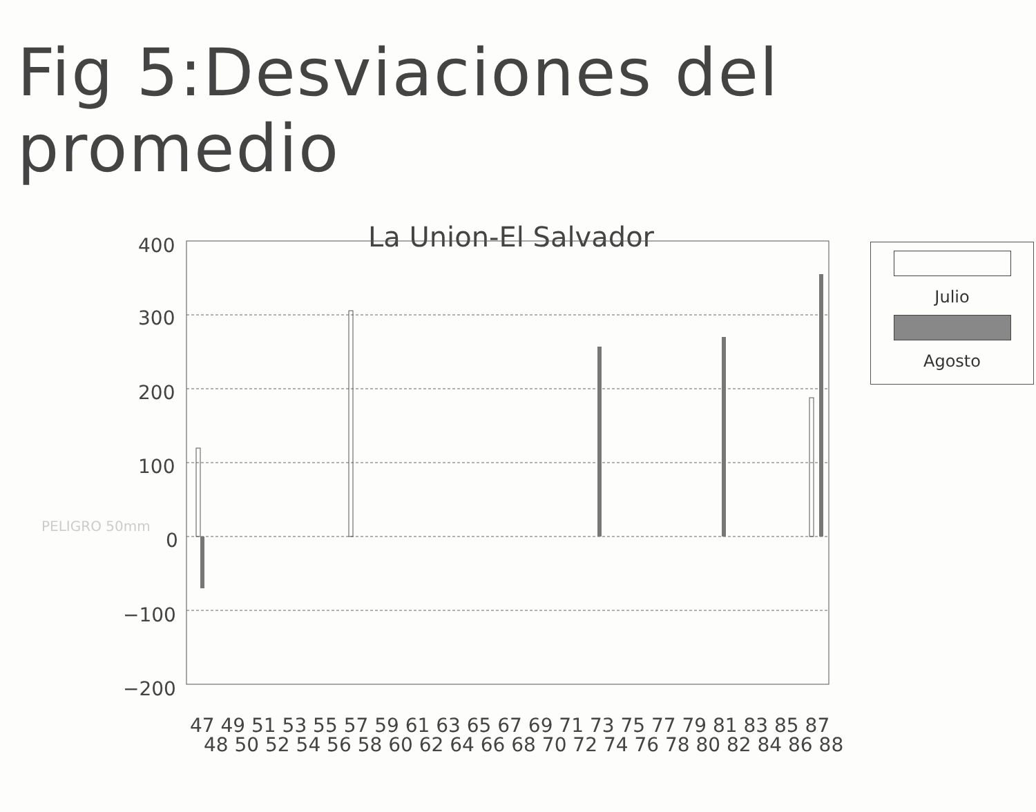Fig 5:Desviaciones del promedio
La Union-El Salvador
400
300
200
100
0
−100
−200
47 49 51 53 55 57 59 61 63 65 67 69 71 73 75 77 79 81 83 85 87
48 50 52 54 56 58 60 62 64 66 68 70 72 74 76 78 80 82 84 86 88
Julio
Agosto
PELIGRO 50mm